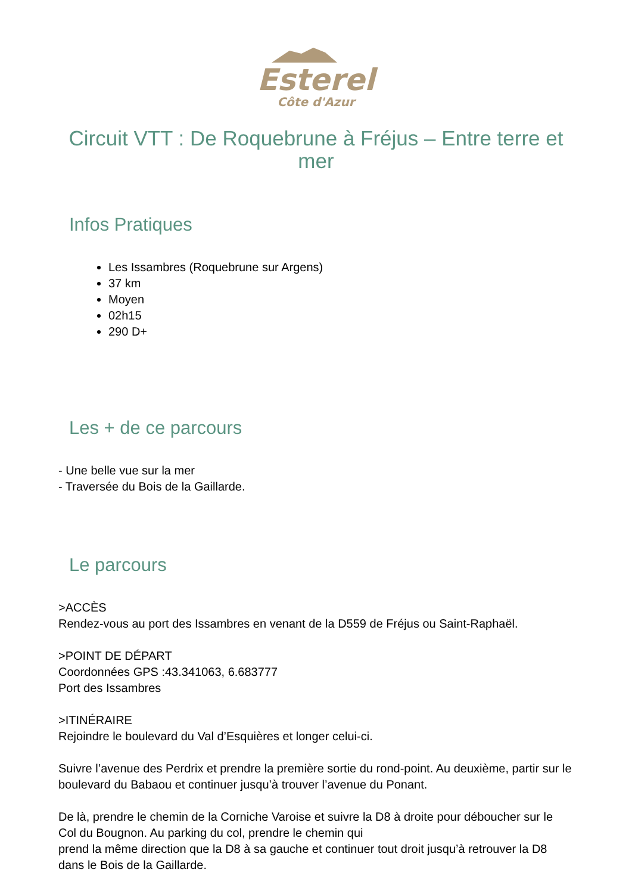Esterel
Côte d'Azur
Circuit VTT : De Roquebrune à Fréjus – Entre terre et mer
Infos Pratiques
Les Issambres (Roquebrune sur Argens)
37 km
Moyen
02h15
290 D+
Les + de ce parcours
- Une belle vue sur la mer
- Traversée du Bois de la Gaillarde.
Le parcours
>ACCÈS
Rendez-vous au port des Issambres en venant de la D559 de Fréjus ou Saint-Raphaël.
>POINT DE DÉPART
Coordonnées GPS :43.341063, 6.683777
Port des Issambres
>ITINÉRAIRE
Rejoindre le boulevard du Val d’Esquières et longer celui-ci.
Suivre l’avenue des Perdrix et prendre la première sortie du rond-point. Au deuxième, partir sur le boulevard du Babaou et continuer jusqu’à trouver l’avenue du Ponant.
De là, prendre le chemin de la Corniche Varoise et suivre la D8 à droite pour déboucher sur le Col du Bougnon. Au parking du col, prendre le chemin qui
prend la même direction que la D8 à sa gauche et continuer tout droit jusqu’à retrouver la D8 dans le Bois de la Gaillarde.